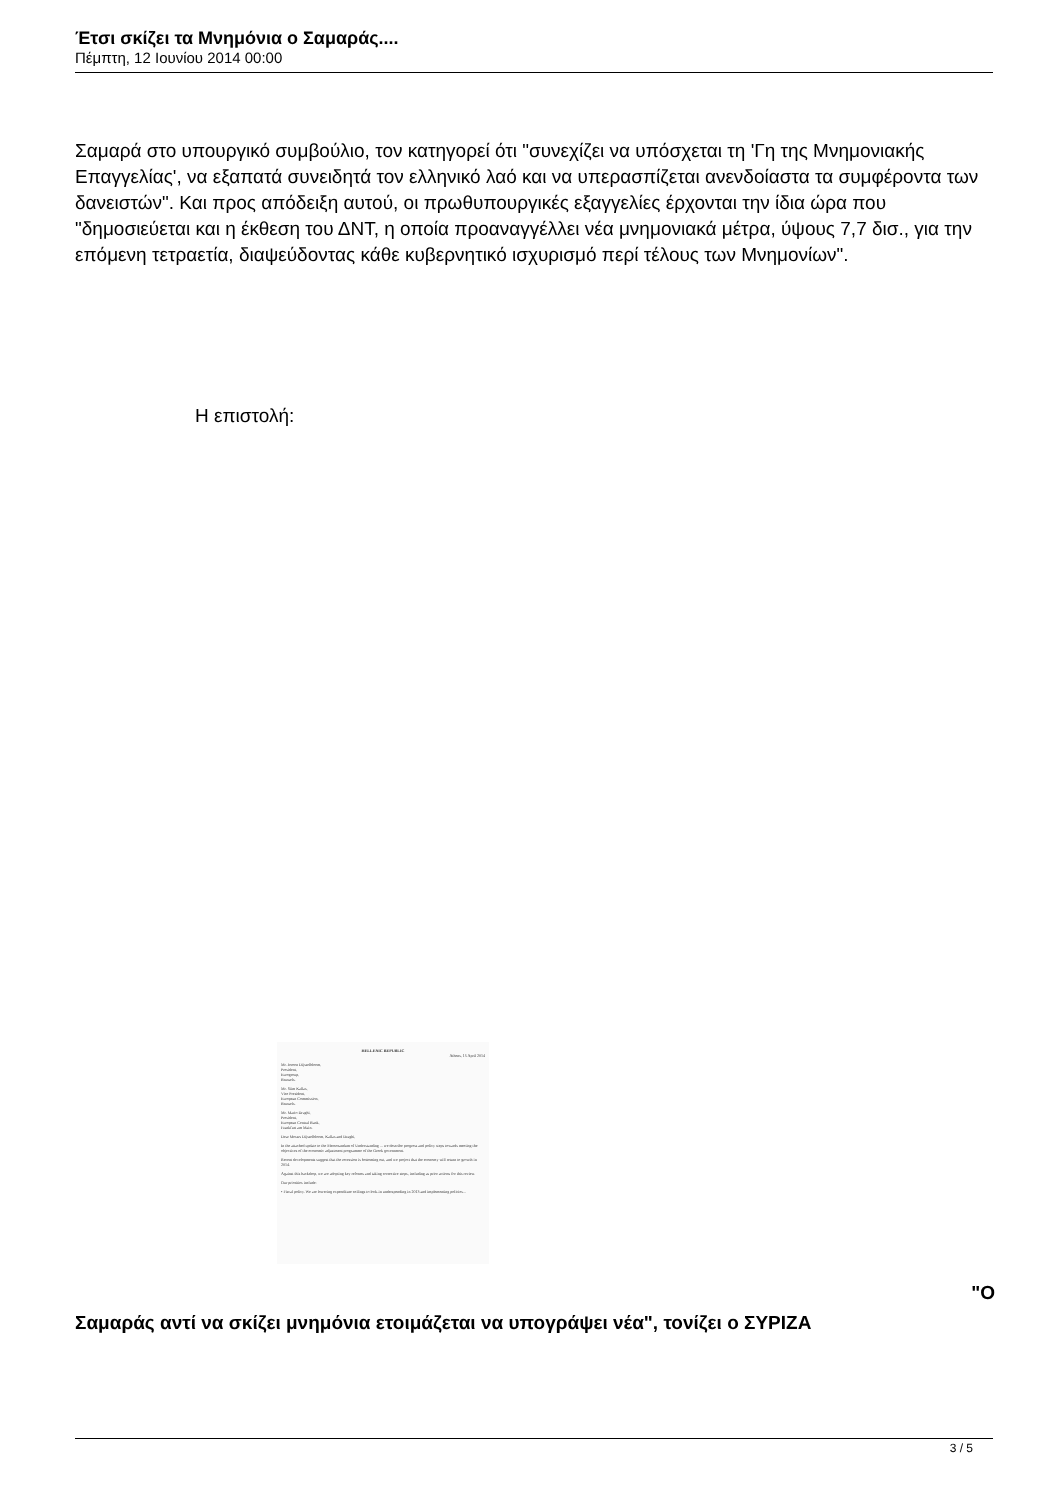Έτσι σκίζει τα Μνημόνια ο Σαμαράς....
Πέμπτη, 12 Ιουνίου 2014 00:00
Σαμαρά στο υπουργικό συμβούλιο, τον κατηγορεί ότι "συνεχίζει να υπόσχεται τη 'Γη της Μνημονιακής Επαγγελίας', να εξαπατά συνειδητά τον ελληνικό λαό και να υπερασπίζεται ανενδοίαστα τα συμφέροντα των δανειστών". Και προς απόδειξη αυτού, οι πρωθυπουργικές εξαγγελίες έρχονται την ίδια ώρα που "δημοσιεύεται και η έκθεση του ΔΝΤ, η οποία προαναγγέλλει νέα μνημονιακά μέτρα, ύψους 7,7 δισ., για την επόμενη τετραετία, διαψεύδοντας κάθε κυβερνητικό ισχυρισμό περί τέλους των Μνημονίων".
Η επιστολή:
HELLENIC REPUBLIC
Athens, 15 April 2014
Mr. Jeroen Dijsselbloem,
President,
Eurogroup,
Brussels.
Mr. Siim Kallas,
Vice President,
European Commission,
Brussels.
Mr. Mario Draghi,
President,
European Central Bank,
Frankfurt am Main.
Dear Messrs Dijsselbloem, Kallas and Draghi,
In the attached update to the Memorandum of Understanding ... we describe progress and policy steps towards meeting the objectives of the economic adjustment programme of the Greek government.
Recent developments suggest that the recession is bottoming out, and we project that the economy will return to growth in 2014.
Against this backdrop, we are adopting key reforms and taking corrective steps, including as prior actions for this review.
Our priorities include:
• Fiscal policy. We are lowering expenditure ceilings to lock-in underspending in 2013 and implementing policies...
"Ο
Σαμαράς αντί να σκίζει μνημόνια ετοιμάζεται να υπογράψει νέα", τονίζει ο ΣΥΡΙΖΑ
3 / 5